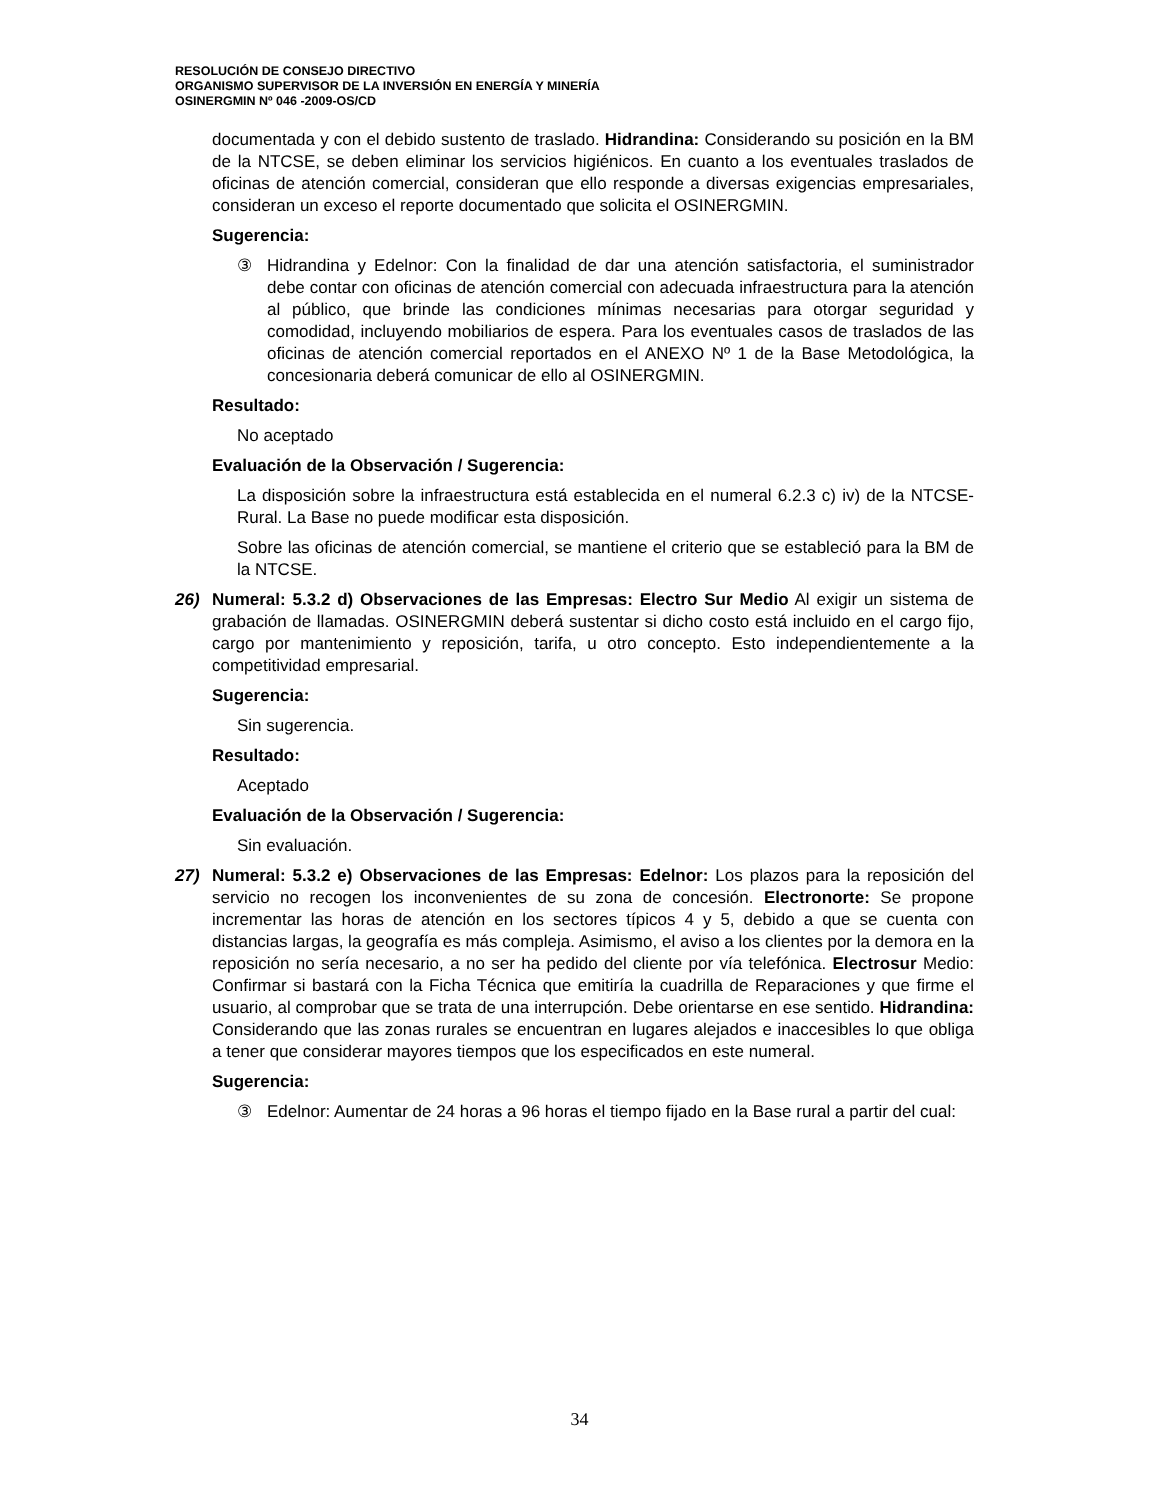RESOLUCIÓN DE CONSEJO DIRECTIVO
ORGANISMO SUPERVISOR DE LA INVERSIÓN EN ENERGÍA Y MINERÍA
OSINERGMIN Nº 046 -2009-OS/CD
documentada y con el debido sustento de traslado. Hidrandina: Considerando su posición en la BM de la NTCSE, se deben eliminar los servicios higiénicos. En cuanto a los eventuales traslados de oficinas de atención comercial, consideran que ello responde a diversas exigencias empresariales, consideran un exceso el reporte documentado que solicita el OSINERGMIN.
Sugerencia:
③ Hidrandina y Edelnor: Con la finalidad de dar una atención satisfactoria, el suministrador debe contar con oficinas de atención comercial con adecuada infraestructura para la atención al público, que brinde las condiciones mínimas necesarias para otorgar seguridad y comodidad, incluyendo mobiliarios de espera. Para los eventuales casos de traslados de las oficinas de atención comercial reportados en el ANEXO Nº 1 de la Base Metodológica, la concesionaria deberá comunicar de ello al OSINERGMIN.
Resultado:
No aceptado
Evaluación de la Observación / Sugerencia:
La disposición sobre la infraestructura está establecida en el numeral 6.2.3 c) iv) de la NTCSE-Rural. La Base no puede modificar esta disposición.
Sobre las oficinas de atención comercial, se mantiene el criterio que se estableció para la BM de la NTCSE.
26) Numeral: 5.3.2 d) Observaciones de las Empresas: Electro Sur Medio Al exigir un sistema de grabación de llamadas. OSINERGMIN deberá sustentar si dicho costo está incluido en el cargo fijo, cargo por mantenimiento y reposición, tarifa, u otro concepto. Esto independientemente a la competitividad empresarial.
Sugerencia:
Sin sugerencia.
Resultado:
Aceptado
Evaluación de la Observación / Sugerencia:
Sin evaluación.
27) Numeral: 5.3.2 e) Observaciones de las Empresas: Edelnor: Los plazos para la reposición del servicio no recogen los inconvenientes de su zona de concesión. Electronorte: Se propone incrementar las horas de atención en los sectores típicos 4 y 5, debido a que se cuenta con distancias largas, la geografía es más compleja. Asimismo, el aviso a los clientes por la demora en la reposición no sería necesario, a no ser ha pedido del cliente por vía telefónica. Electrosur Medio: Confirmar si bastará con la Ficha Técnica que emitiría la cuadrilla de Reparaciones y que firme el usuario, al comprobar que se trata de una interrupción. Debe orientarse en ese sentido. Hidrandina: Considerando que las zonas rurales se encuentran en lugares alejados e inaccesibles lo que obliga a tener que considerar mayores tiempos que los especificados en este numeral.
Sugerencia:
③ Edelnor: Aumentar de 24 horas a 96 horas el tiempo fijado en la Base rural a partir del cual:
34